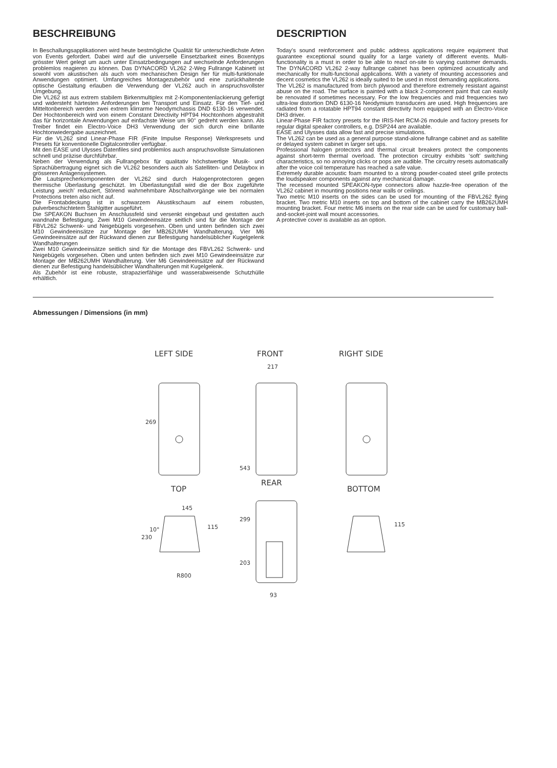BESCHREIBUNG
In Beschallungsapplikationen wird heute bestmögliche Qualität für unterschiedlichste Arten von Events gefordert. Dabei wird auf die universelle Einsetzbarkeit eines Boxentyps grösster Wert gelegt um auch unter Einsatzbedingungen auf wechselnde Anforderungen problemlos reagieren zu können. Das DYNACORD VL262 2-Weg Fullrange Kabinett ist sowohl vom akustischen als auch vom mechanischen Design her für multi-funktionale Anwendungen optimiert. Umfangreiches Montagezubehör und eine zurückhaltende optische Gestaltung erlauben die Verwendung der VL262 auch in anspruchsvollster Umgebung.
Die VL262 ist aus extrem stabilem Birkenmultiplex mit 2-Komponentenlackierung gefertigt und widersteht härtesten Anforderungen bei Transport und Einsatz. Für den Tief- und Mitteltonbereich werden zwei extrem klirrarme Neodymchassis DND 6130-16 verwendet. Der Hochtonbereich wird von einem Constant Directivity HPT94 Hochtonhorn abgestrahlt das für horizontale Anwendungen auf einfachste Weise um 90° gedreht werden kann. Als Treiber findet ein Electro-Voice DH3 Verwendung der sich durch eine brillante Hochtonwiedergabe auszeichnet.
Für die VL262 sind Linear-Phase FIR (Finite Impulse Response) Werkspresets und Presets für konventionelle Digitalcontroller verfügbar.
Mit den EASE und Ulysses Datenfiles sind problemlos auch anspruchsvollste Simulationen schnell und präzise durchführbar.
Neben der Verwendung als Fullrangebox für qualitativ höchstwertige Musik- und Sprachübertragung eignet sich die VL262 besonders auch als Satelliten- und Delaybox in grösseren Anlagensystemen.
Die Lautsprecherkomponenten der VL262 sind durch Halogenprotectoren gegen thermische Überlastung geschützt. Im Überlastungsfall wird die der Box zugeführte Leistung ‚weich’ reduziert, Störend wahrnehmbare Abschaltvorgänge wie bei normalen Protections treten also nicht auf.
Die Frontabdeckung ist in schwarzem Akustikschaum auf einem robusten, pulverbeschichtetem Stahlgitter ausgeführt.
Die SPEAKON Buchsen im Anschlussfeld sind versenkt eingebaut und gestatten auch wandnahe Befestigung. Zwei M10 Gewindeeinsätze seitlich sind für die Montage der FBVL262 Schwenk- und Neigebügels vorgesehen. Oben und unten befinden sich zwei M10 Gewindeeinsätze zur Montage der MB262UMH Wandhalterung. Vier M6 Gewindeeinsätze auf der Rückwand dienen zur Befestigung handelsüblicher Kugelgelenk Wandhalterungen
Zwei M10 Gewindeeinsätze seitlich sind für die Montage des FBVL262 Schwenk- und Neigebügels vorgesehen. Oben und unten befinden sich zwei M10 Gewindeeinsätze zur Montage der MB262UMH Wandhalterung. Vier M6 Gewindeeinsätze auf der Rückwand dienen zur Befestigung handelsüblicher Wandhalterungen mit Kugelgelenk.
Als Zubehör ist eine robuste, strapazierfähige und wasserabweisende Schutzhülle erhältlich.
DESCRIPTION
Today’s sound reinforcement and public address applications require equipment that guarantee exceptional sound quality for a large variety of different events. Multi-functionality is a must in order to be able to react on-site to varying customer demands. The DYNACORD VL262 2-way fullrange cabinet has been optimized acoustically and mechanically for multi-functional applications. With a variety of mounting accessories and decent cosmetics the VL262 is ideally suited to be used in most demanding applications.
The VL262 is manufactured from birch plywood and therefore extremely resistant against abuse on the road. The surface is painted with a black 2-component paint that can easily be renovated if sometimes necessary. For the low frequencies and mid frequencies two ultra-low distortion DND 6130-16 Neodymium transducers are used. High frequencies are radiated from a rotatable HPT94 constant directivity horn equipped with an Electro-Voice DH3 driver.
Linear-Phase FIR factory presets for the IRIS-Net RCM-26 module and factory presets for regular digital speaker controllers, e.g. DSP244 are available.
EASE and Ulysses data allow fast and precise simulations.
The VL262 can be used as a general purpose stand-alone fullrange cabinet and as satellite or delayed system cabinet in larger set ups.
Professional halogen protectors and thermal circuit breakers protect the components against short-term thermal overload. The protection circuitry exhibits ‘soft’ switching characteristics, so no annoying clicks or pops are audible. The circuitry resets automatically after the voice coil temperature has reached a safe value.
Extremely durable acoustic foam mounted to a strong powder-coated steel grille protects the loudspeaker components against any mechanical damage.
The recessed mounted SPEAKON-type connectors allow hazzle-free operation of the VL262 cabinet in mounting positions near walls or ceilings.
Two metric M10 inserts on the sides can be used for mounting of the FBVL262 flying bracket. Two metric M10 inserts on top and bottom of the cabinet carry the MB262UMH mounting bracket. Four metric M6 inserts on the rear side can be used for customary ball-and-socket-joint wall mount accessories.
A protective cover is available as an option.
Abmessungen / Dimensions (in mm)
LEFT SIDE
FRONT
RIGHT SIDE
217
269
543
TOP
REAR
BOTTOM
145
230
115
10°
R800
299
203
93
115